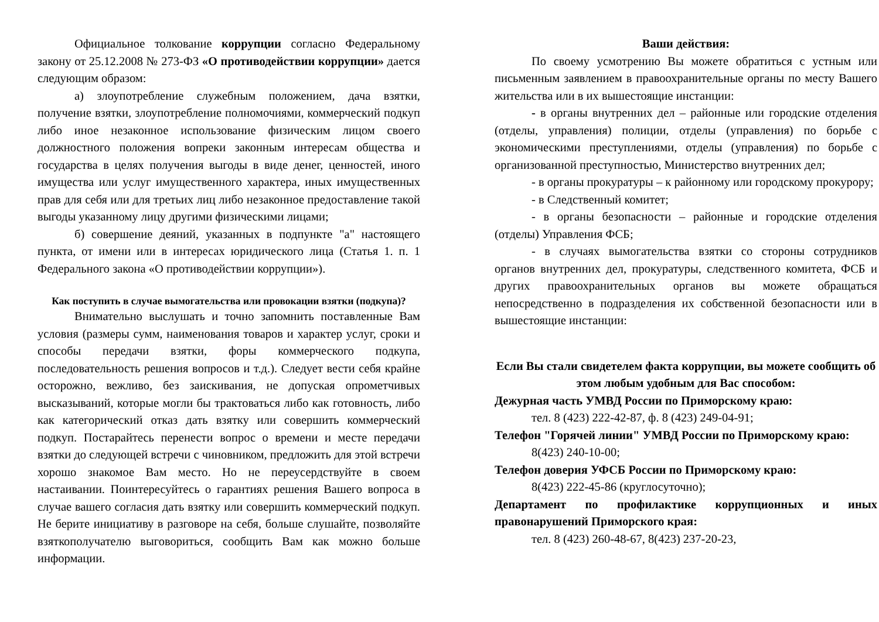Официальное толкование коррупции согласно Федеральному закону от 25.12.2008 № 273-ФЗ «О противодействии коррупции» дается следующим образом:
а) злоупотребление служебным положением, дача взятки, получение взятки, злоупотребление полномочиями, коммерческий подкуп либо иное незаконное использование физическим лицом своего должностного положения вопреки законным интересам общества и государства в целях получения выгоды в виде денег, ценностей, иного имущества или услуг имущественного характера, иных имущественных прав для себя или для третьих лиц либо незаконное предоставление такой выгоды указанному лицу другими физическими лицами;
б) совершение деяний, указанных в подпункте "а" настоящего пункта, от имени или в интересах юридического лица (Статья 1. п. 1 Федерального закона «О противодействии коррупции»).
Как поступить в случае вымогательства или провокации взятки (подкупа)?
Внимательно выслушать и точно запомнить поставленные Вам условия (размеры сумм, наименования товаров и характер услуг, сроки и способы передачи взятки, форы коммерческого подкупа, последовательность решения вопросов и т.д.). Следует вести себя крайне осторожно, вежливо, без заискивания, не допуская опрометчивых высказываний, которые могли бы трактоваться либо как готовность, либо как категорический отказ дать взятку или совершить коммерческий подкуп. Постарайтесь перенести вопрос о времени и месте передачи взятки до следующей встречи с чиновником, предложить для этой встречи хорошо знакомое Вам место. Но не переусердствуйте в своем настаивании. Поинтересуйтесь о гарантиях решения Вашего вопроса в случае вашего согласия дать взятку или совершить коммерческий подкуп. Не берите инициативу в разговоре на себя, больше слушайте, позволяйте взяткополучателю выговориться, сообщить Вам как можно больше информации.
Ваши действия:
По своему усмотрению Вы можете обратиться с устным или письменным заявлением в правоохранительные органы по месту Вашего жительства или в их вышестоящие инстанции:
- в органы внутренних дел – районные или городские отделения (отделы, управления) полиции, отделы (управления) по борьбе с экономическими преступлениями, отделы (управления) по борьбе с организованной преступностью, Министерство внутренних дел;
- в органы прокуратуры – к районному или городскому прокурору;
- в Следственный комитет;
- в органы безопасности – районные и городские отделения (отделы) Управления ФСБ;
- в случаях вымогательства взятки со стороны сотрудников органов внутренних дел, прокуратуры, следственного комитета, ФСБ и других правоохранительных органов вы можете обращаться непосредственно в подразделения их собственной безопасности или в вышестоящие инстанции:
Если Вы стали свидетелем факта коррупции, вы можете сообщить об этом любым удобным для Вас способом:
Дежурная часть УМВД России по Приморскому краю:
тел. 8 (423) 222-42-87, ф. 8 (423) 249-04-91;
Телефон "Горячей линии" УМВД России по Приморскому краю:
8(423) 240-10-00;
Телефон доверия УФСБ России по Приморскому краю:
8(423) 222-45-86 (круглосуточно);
Департамент по профилактике коррупционных и иных правонарушений Приморского края:
тел. 8 (423) 260-48-67, 8(423) 237-20-23,